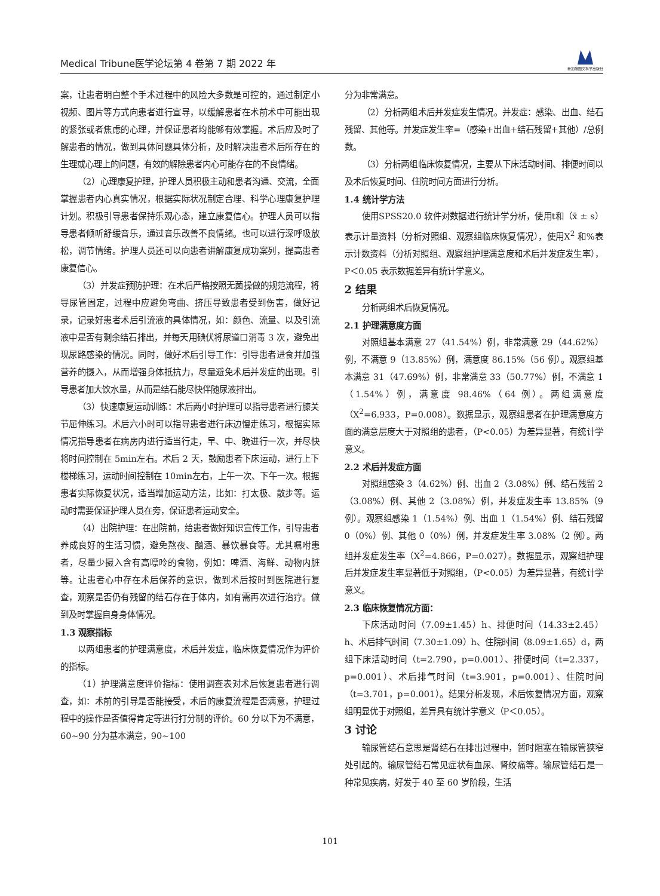Medical Tribune医学论坛第 4 卷第 7 期 2022 年
新加坡图文科学出版社
案，让患者明白整个手术过程中的风险大多数是可控的，通过制定小视频、图片等方式向患者进行宣导，以缓解患者在术前术中可能出现的紧张或者焦虑的心理，并保证患者均能够有效掌握。术后应及时了解患者的情况，做到具体问题具体分析，及时解决患者术后所存在的生理或心理上的问题，有效的解除患者内心可能存在的不良情绪。
（2）心理康复护理，护理人员积极主动和患者沟通、交流，全面掌握患者内心真实情况，根据实际状况制定合理、科学心理康复护理计划。积极引导患者保持乐观心态，建立康复信心。护理人员可以指导患者倾听舒缓音乐，通过音乐改善不良情绪。也可以进行深呼吸放松，调节情绪。护理人员还可以向患者讲解康复成功案列，提高患者康复信心。
（3）并发症预防护理：在术后严格按照无菌操做的规范流程，将导尿管固定，过程中应避免弯曲、挤压导致患者受到伤害，做好记录，记录好患者术后引流液的具体情况，如：颜色、流量、以及引流液中是否有剩余结石排出，并每天用碘伏将尿道口消毒 3 次，避免出现尿路感染的情况。同时，做好术后引导工作：引导患者进食并加强营养的摄入，从而增强身体抵抗力，尽量避免术后并发症的出现。引导患者加大饮水量，从而是结石能尽快伴随尿液排出。
（3）快速康复运动训练：术后两小时护理可以指导患者进行膝关节屈伸练习。术后六小时可以指导患者进行床边慢走练习，根据实际情况指导患者在病房内进行适当行走，早、中、晚进行一次，并尽快将时间控制在 5min左右。术后 2 天，鼓励患者下床运动，进行上下楼梯练习，运动时间控制在 10min左右，上午一次、下午一次。根据患者实际恢复状况，适当增加运动方法，比如：打太极、散步等。运动时需要保证护理人员在旁，保证患者运动安全。
（4）出院护理：在出院前，给患者做好知识宣传工作，引导患者养成良好的生活习惯，避免熬夜、酗酒、暴饮暴食等。尤其嘱咐患者，尽量少摄入含有高嘌呤的食物，例如：啤酒、海鲜、动物内脏等。让患者心中存在术后保养的意识，做到术后按时到医院进行复查，观察是否仍有残留的结石存在于体内，如有需再次进行治疗。做到及时掌握自身身体情况。
1.3 观察指标
以两组患者的护理满意度，术后并发症，临床恢复情况作为评价的指标。
（1）护理满意度评价指标：使用调查表对术后恢复患者进行调查，如：术前的引导是否能接受，术后的康复流程是否满意，护理过程中的操作是否值得肯定等进行打分制的评价。60 分以下为不满意，60~90 分为基本满意，90~100
分为非常满意。
（2）分析两组术后并发症发生情况。并发症：感染、出血、结石残留、其他等。并发症发生率=（感染+出血+结石残留+其他）/总例数。
（3）分析两组临床恢复情况，主要从下床活动时间、排便时间以及术后恢复时间、住院时间方面进行分析。
1.4 统计学方法
使用SPSS20.0 软件对数据进行统计学分析，使用t和（x̄ ± s）表示计量资料（分析对照组、观察组临床恢复情况），使用X<sup>2</sup> 和%表示计数资料（分析对照组、观察组护理满意度和术后并发症发生率），P＜0.05 表示数据差异有统计学意义。
2 结果
分析两组术后恢复情况。
2.1 护理满意度方面
对照组基本满意 27（41.54%）例，非常满意 29（44.62%）例，不满意 9（13.85%）例，满意度 86.15%（56 例）。观察组基本满意 31（47.69%）例，非常满意 33（50.77%）例，不满意 1（1.54%）例，满意度 98.46%（64 例）。两组满意度（X<sup>2</sup>=6.933，P=0.008）。数据显示，观察组患者在护理满意度方面的满意层度大于对照组的患者，（P<0.05）为差异显著，有统计学意义。
2.2 术后并发症方面
对照组感染 3（4.62%）例、出血 2（3.08%）例、结石残留 2（3.08%）例、其他 2（3.08%）例，并发症发生率 13.85%（9 例）。观察组感染 1（1.54%）例、出血 1（1.54%）例、结石残留 0（0%）例、其他 0（0%）例，并发症发生率 3.08%（2 例）。两组并发症发生率（X<sup>2</sup>=4.866，P=0.027）。数据显示，观察组护理后并发症发生率显著低于对照组，（P<0.05）为差异显著，有统计学意义。
2.3 临床恢复情况方面：
下床活动时间（7.09±1.45）h、排便时间（14.33±2.45）h、术后排气时间（7.30±1.09）h、住院时间（8.09±1.65）d，两组下床活动时间（t=2.790，p=0.001）、排便时间（t=2.337，p=0.001）、术后排气时间（t=3.901，p=0.001）、住院时间（t=3.701，p=0.001）。结果分析发现，术后恢复情况方面，观察组明显优于对照组，差异具有统计学意义（P＜0.05）。
3 讨论
输尿管结石意思是肾结石在排出过程中，暂时阻塞在输尿管狭窄处引起的。输尿管结石常见症状有血尿、肾绞痛等。输尿管结石是一种常见疾病，好发于 40 至 60 岁阶段，生活
101